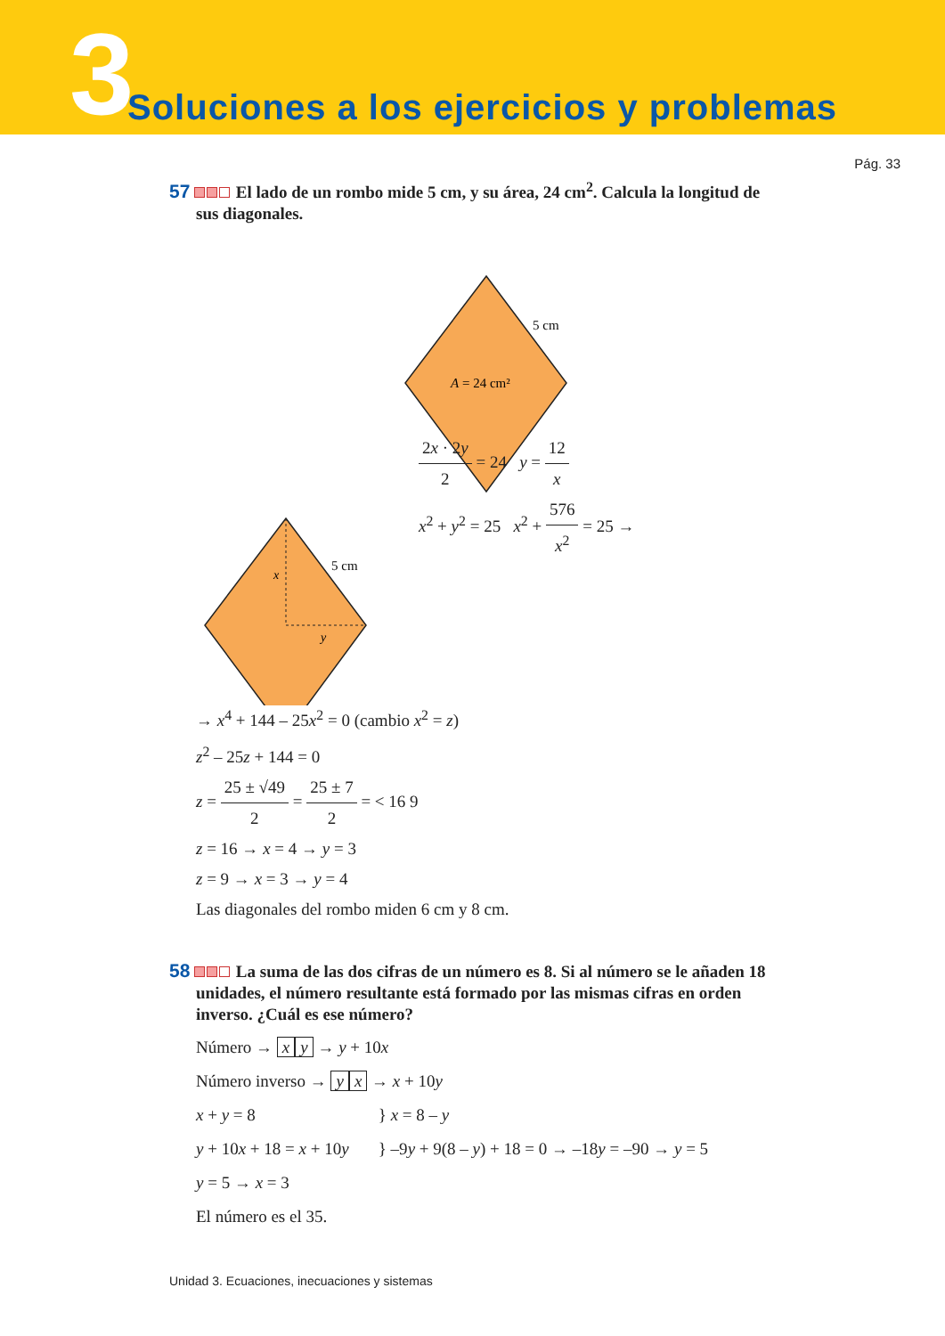3
Soluciones a los ejercicios y problemas
Pág. 33
57 El lado de un rombo mide 5 cm, y su área, 24 cm<sup>2</sup>. Calcula la longitud de sus diagonales.
5 cm
A = 24 cm²
5 cm
x
y
2x · 2y 2 = 24 y = 12 x
x<sup>2</sup> + y<sup>2</sup> = 25 x<sup>2</sup> + 576 x<sup>2</sup> = 25 →
→ x<sup>4</sup> + 144 – 25x<sup>2</sup> = 0 (cambio x<sup>2</sup> = z)
z<sup>2</sup> – 25z + 144 = 0
z = 25 ± √49 2 = 25 ± 7 2 = < 16 9
z = 16 → x = 4 → y = 3
z = 9 → x = 3 → y = 4
Las diagonales del rombo miden 6 cm y 8 cm.
58 La suma de las dos cifras de un número es 8. Si al número se le añaden 18 unidades, el número resultante está formado por las mismas cifras en orden inverso. ¿Cuál es ese número?
Número → x y → y + 10x
Número inverso → y x → x + 10y
x + y = 8 } x = 8 – y
y + 10x + 18 = x + 10y } –9y + 9(8 – y) + 18 = 0 → –18y = –90 → y = 5
y = 5 → x = 3
El número es el 35.
Unidad 3. Ecuaciones, inecuaciones y sistemas